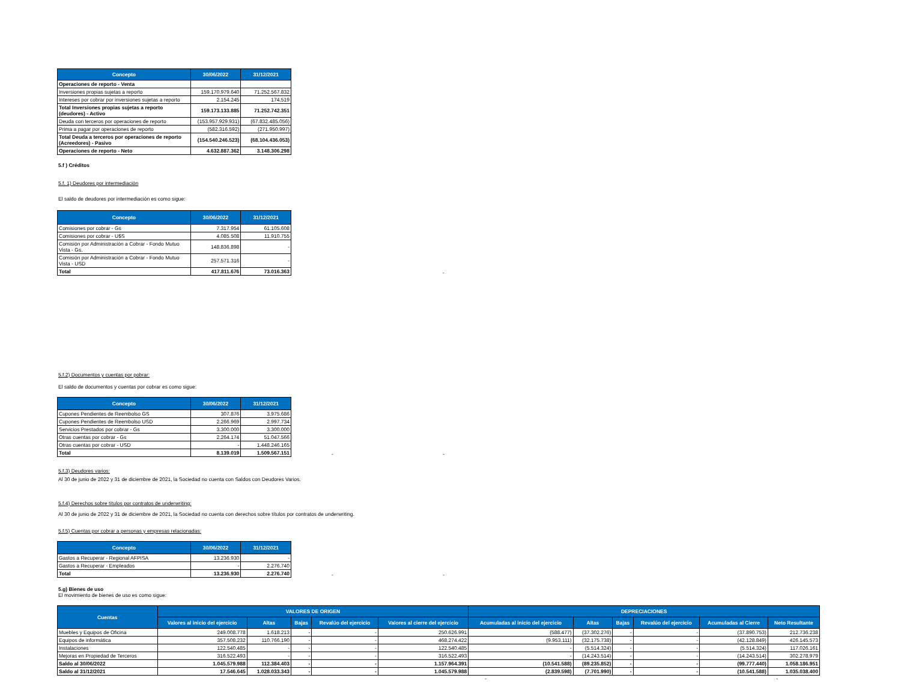| Concepto | 30/06/2022 | 31/12/2021 |
| --- | --- | --- |
| Operaciones de reporto - Venta | | |
| Inversiones propias sujetas a reporto | 159.170.979.640 | 71.252.567.832 |
| Intereses por cobrar por inversiones sujetas a reporto | 2.154.245 | 174.519 |
| Total Inversiones propias sujetas a reporto (deudores) - Activo | 159.173.133.885 | 71.252.742.351 |
| Deuda con terceros por operaciones de reporto | (153.957.929.931) | (67.832.485.056) |
| Prima a pagar por operaciones de reporto | (582.316.592) | (271.950.997) |
| Total Deuda a terceros por operaciones de reporto (Acreedores) - Pasivo | (154.540.246.523) | (68.104.436.053) |
| Operaciones de reporto - Neto | 4.632.887.362 | 3.148.306.298 |
5.f ) Créditos
5.f. 1) Deudores por intermediación
El saldo de deudores por intermediación es como sigue:
| Concepto | 30/06/2022 | 31/12/2021 |
| --- | --- | --- |
| Comisiones por cobrar - Gs | 7.317.954 | 61.105.608 |
| Comisiones por cobrar - U$S | 4.085.508 | 11.910.755 |
| Comisión por Administración a Cobrar - Fondo Mutuo Vista - Gs. | 148.836.898 | - |
| Comisión por Administración a Cobrar - Fondo Mutuo Vista - USD | 257.571.316 | - |
| Total | 417.811.676 | 73.016.363 |
-
5.f.2) Documentos y cuentas por pobrar:
El saldo de documentos y cuentas por cobrar es como sigue:
| Concepto | 30/06/2022 | 31/12/2021 |
| --- | --- | --- |
| Cupones Pendientes de Reembolso GS | 307.876 | 3.975.686 |
| Cupones Pendientes de Reembolso USD | 2.266.969 | 2.997.734 |
| Servicios Prestados por cobrar - Gs | 3.300.000 | 3.300.000 |
| Otras cuentas por cobrar - Gs | 2.264.174 | 51.047.566 |
| Otras cuentas por cobrar - USD | - | 1.448.246.165 |
| Total | 8.139.019 | 1.509.567.151 |
- -
5.f.3) Deudores varios:
Al 30 de junio de 2022 y 31 de diciembre de 2021, la Sociedad no cuenta con Saldos con Deudores Varios.
5.f.4) Derechos sobre títulos por contratos de underwriting:
Al 30 de junio de 2022 y 31 de diciembre de 2021, la Sociedad no cuenta con derechos sobre títulos por contratos de underwriting.
5.f.5) Cuentas por cobrar a personas y empresas relacionadas:
| Concepto | 30/06/2022 | 31/12/2021 |
| --- | --- | --- |
| Gastos a Recuperar - Regional AFPISA | 13.236.930 | - |
| Gastos a Recuperar - Empleados | - | 2.276.740 |
| Total | 13.236.930 | 2.276.740 |
- -
5.g) Bienes de uso
El movimiento de bienes de uso es como sigue:
| Cuentas | VALORES DE ORIGEN | | | | | DEPRECIACIONES | | | | | |
| --- | --- | --- | --- | --- | --- | --- | --- | --- | --- | --- | --- |
| | Valores al inicio del ejercicio | Altas | Bajas | Revalúo del ejercicio | Valores al cierre del ejercicio | Acumuladas al inicio del ejercicio | Altas | Bajas | Revalúo del ejercicio | Acumuladas al Cierre | Neto Resultante |
| Muebles y Equipos de Oficina | 249.008.778 | 1.618.213 | - | - | 250.626.991 | (588.477) | (37.302.276) | - | - | (37.890.753) | 212.736.238 |
| Equipos de informática | 357.508.232 | 110.766.190 | - | - | 468.274.422 | (9.953.111) | (32.175.738) | - | - | (42.128.849) | 426.145.573 |
| Instalaciones | 122.540.485 | - | - | - | 122.540.485 | - | (5.514.324) | - | - | (5.514.324) | 117.026.161 |
| Mejoras en Propiedad de Terceros | 316.522.493 | - | - | - | 316.522.493 | - | (14.243.514) | - | - | (14.243.514) | 302.278.979 |
| Saldo al 30/06/2022 | 1.045.579.988 | 112.384.403 | - | - | 1.157.964.391 | (10.541.588) | (89.235.852) | - | - | (99.777.440) | 1.058.186.951 |
| Saldo al 31/12/2021 | 17.546.645 | 1.028.033.343 | - | - | 1.045.579.988 | (2.839.598) | (7.701.990) | - | - | (10.541.588) | 1.035.038.400 |
- -